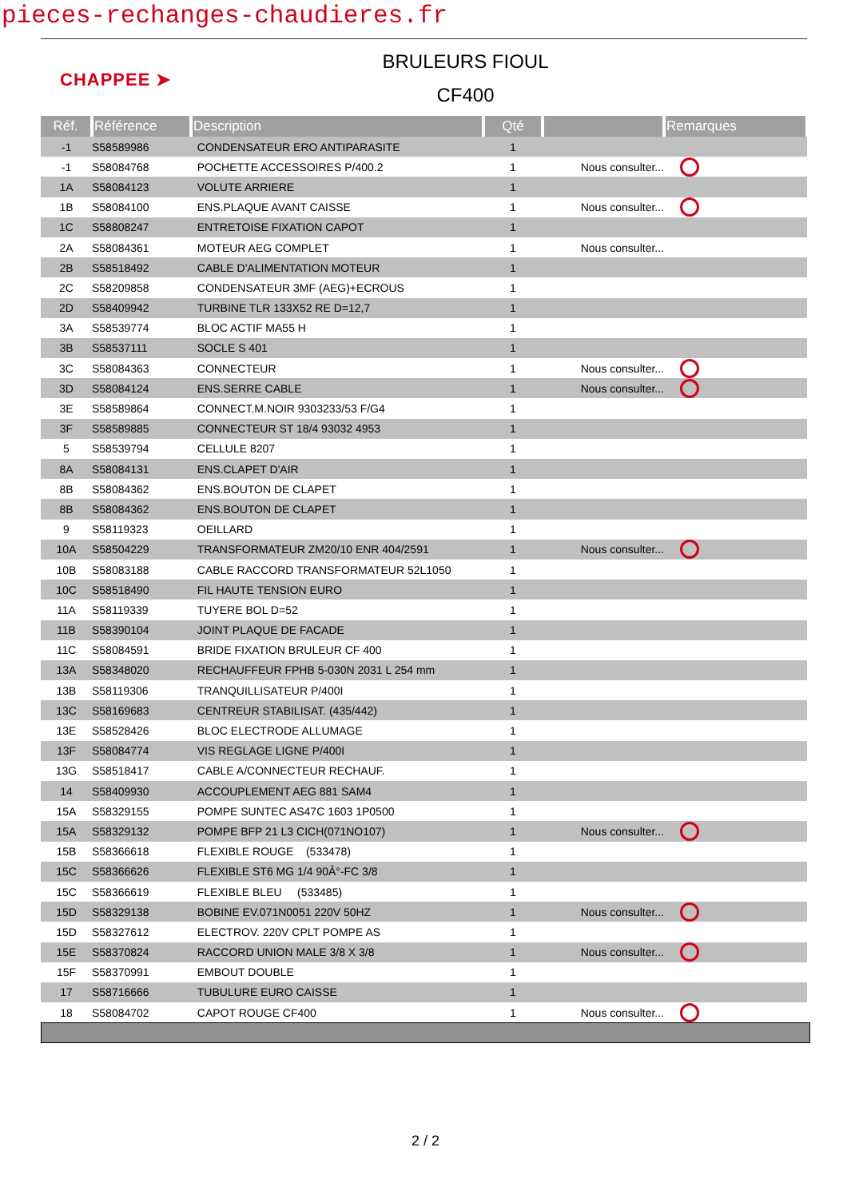pieces-rechanges-chaudieres.fr
CHAPPEE ➤
BRULEURS FIOUL
CF400
| Réf. | Référence | Description | Qté | | Remarques |
| --- | --- | --- | --- | --- | --- |
| -1 | S58589986 | CONDENSATEUR ERO ANTIPARASITE | 1 | | |
| -1 | S58084768 | POCHETTE ACCESSOIRES P/400.2 | 1 | Nous consulter... | |
| 1A | S58084123 | VOLUTE ARRIERE | 1 | | |
| 1B | S58084100 | ENS.PLAQUE AVANT CAISSE | 1 | Nous consulter... | |
| 1C | S58808247 | ENTRETOISE FIXATION CAPOT | 1 | | |
| 2A | S58084361 | MOTEUR AEG COMPLET | 1 | Nous consulter... | |
| 2B | S58518492 | CABLE D'ALIMENTATION MOTEUR | 1 | | |
| 2C | S58209858 | CONDENSATEUR 3MF (AEG)+ECROUS | 1 | | |
| 2D | S58409942 | TURBINE TLR 133X52 RE D=12,7 | 1 | | |
| 3A | S58539774 | BLOC ACTIF MA55 H | 1 | | |
| 3B | S58537111 | SOCLE S 401 | 1 | | |
| 3C | S58084363 | CONNECTEUR | 1 | Nous consulter... | |
| 3D | S58084124 | ENS.SERRE CABLE | 1 | Nous consulter... | |
| 3E | S58589864 | CONNECT.M.NOIR 9303233/53 F/G4 | 1 | | |
| 3F | S58589885 | CONNECTEUR ST 18/4 93032 4953 | 1 | | |
| 5 | S58539794 | CELLULE 8207 | 1 | | |
| 8A | S58084131 | ENS.CLAPET D'AIR | 1 | | |
| 8B | S58084362 | ENS.BOUTON DE CLAPET | 1 | | |
| 8B | S58084362 | ENS.BOUTON DE CLAPET | 1 | | |
| 9 | S58119323 | OEILLARD | 1 | | |
| 10A | S58504229 | TRANSFORMATEUR ZM20/10 ENR 404/2591 | 1 | Nous consulter... | |
| 10B | S58083188 | CABLE RACCORD TRANSFORMATEUR 52L1050 | 1 | | |
| 10C | S58518490 | FIL HAUTE TENSION EURO | 1 | | |
| 11A | S58119339 | TUYERE BOL D=52 | 1 | | |
| 11B | S58390104 | JOINT PLAQUE DE FACADE | 1 | | |
| 11C | S58084591 | BRIDE FIXATION BRULEUR CF 400 | 1 | | |
| 13A | S58348020 | RECHAUFFEUR FPHB 5-030N 2031 L 254 mm | 1 | | |
| 13B | S58119306 | TRANQUILLISATEUR P/400I | 1 | | |
| 13C | S58169683 | CENTREUR STABILISAT. (435/442) | 1 | | |
| 13E | S58528426 | BLOC ELECTRODE ALLUMAGE | 1 | | |
| 13F | S58084774 | VIS REGLAGE LIGNE P/400I | 1 | | |
| 13G | S58518417 | CABLE A/CONNECTEUR RECHAUF. | 1 | | |
| 14 | S58409930 | ACCOUPLEMENT AEG 881 SAM4 | 1 | | |
| 15A | S58329155 | POMPE SUNTEC AS47C 1603 1P0500 | 1 | | |
| 15A | S58329132 | POMPE BFP 21 L3 CICH(071NO107) | 1 | Nous consulter... | |
| 15B | S58366618 | FLEXIBLE ROUGE (533478) | 1 | | |
| 15C | S58366626 | FLEXIBLE ST6 MG 1/4 90Â°-FC 3/8 | 1 | | |
| 15C | S58366619 | FLEXIBLE BLEU (533485) | 1 | | |
| 15D | S58329138 | BOBINE EV.071N0051 220V 50HZ | 1 | Nous consulter... | |
| 15D | S58327612 | ELECTROV. 220V CPLT POMPE AS | 1 | | |
| 15E | S58370824 | RACCORD UNION MALE 3/8 X 3/8 | 1 | Nous consulter... | |
| 15F | S58370991 | EMBOUT DOUBLE | 1 | | |
| 17 | S58716666 | TUBULURE EURO CAISSE | 1 | | |
| 18 | S58084702 | CAPOT ROUGE CF400 | 1 | Nous consulter... | |
2 / 2